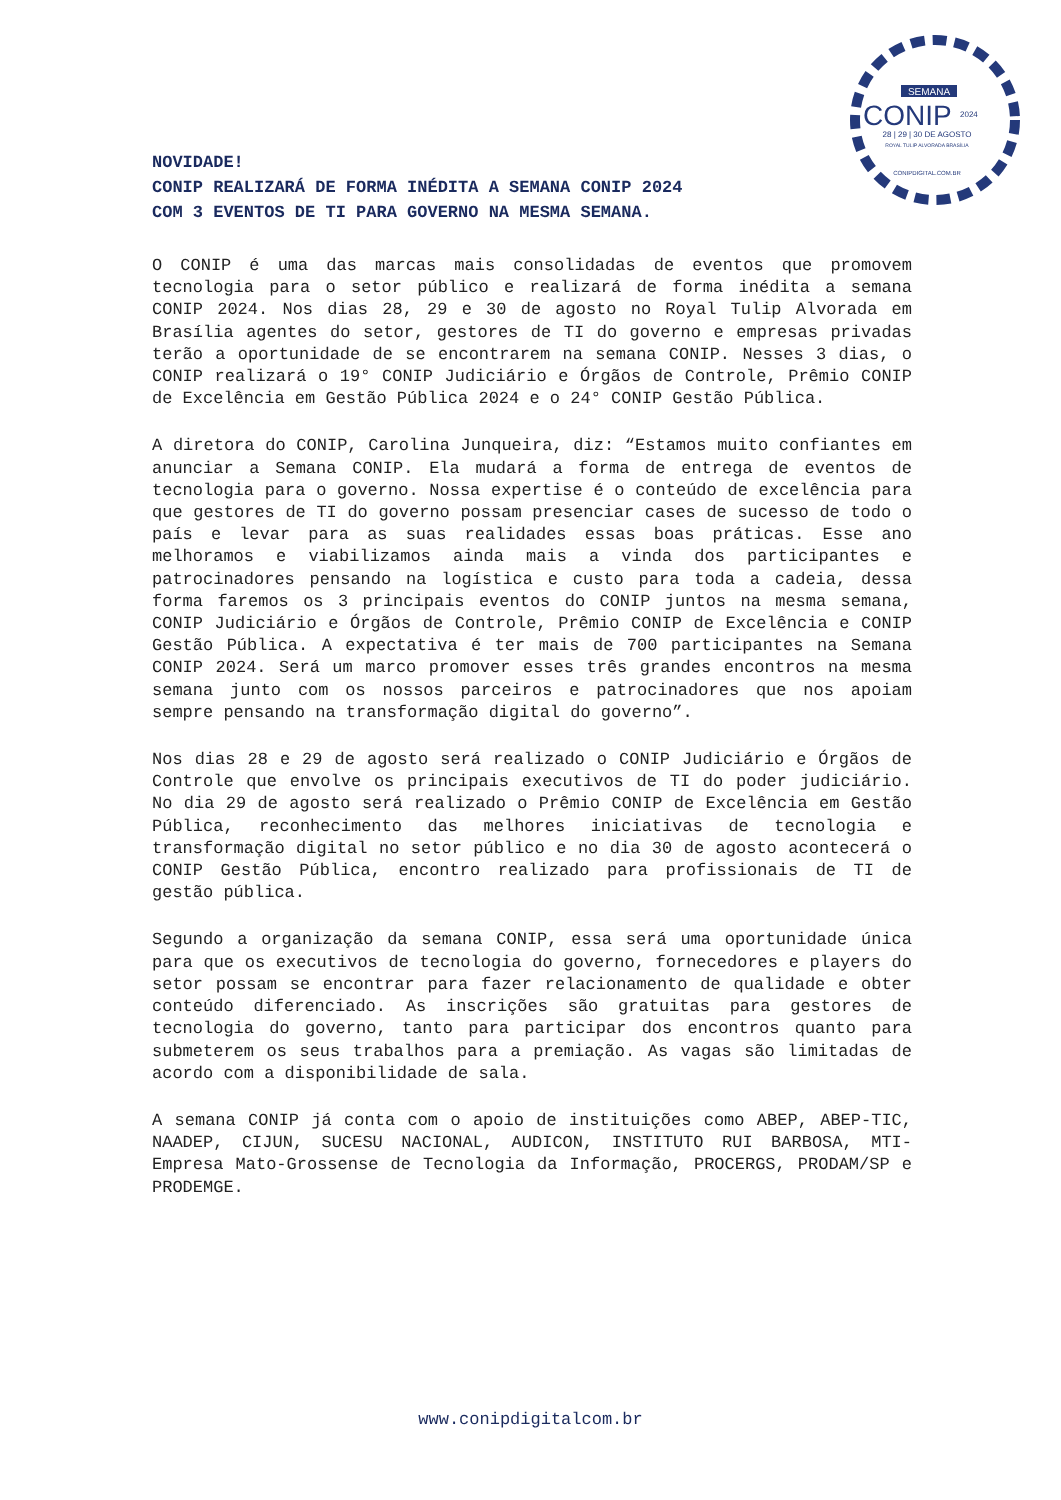SEMANA
CONIP
2024
28 | 29 | 30 DE AGOSTO
ROYAL TULIP ALVORADA BRASÍLIA
CONIPDIGITAL.COM.BR
NOVIDADE!
CONIP REALIZARÁ DE FORMA INÉDITA A SEMANA CONIP 2024
COM 3 EVENTOS DE TI PARA GOVERNO NA MESMA SEMANA.
O CONIP é uma das marcas mais consolidadas de eventos que promovem tecnologia para o setor público e realizará de forma inédita a semana CONIP 2024. Nos dias 28, 29 e 30 de agosto no Royal Tulip Alvorada em Brasília agentes do setor, gestores de TI do governo e empresas privadas terão a oportunidade de se encontrarem na semana CONIP. Nesses 3 dias, o CONIP realizará o 19° CONIP Judiciário e Órgãos de Controle, Prêmio CONIP de Excelência em Gestão Pública 2024 e o 24° CONIP Gestão Pública.
A diretora do CONIP, Carolina Junqueira, diz: “Estamos muito confiantes em anunciar a Semana CONIP. Ela mudará a forma de entrega de eventos de tecnologia para o governo. Nossa expertise é o conteúdo de excelência para que gestores de TI do governo possam presenciar cases de sucesso de todo o país e levar para as suas realidades essas boas práticas. Esse ano melhoramos e viabilizamos ainda mais a vinda dos participantes e patrocinadores pensando na logística e custo para toda a cadeia, dessa forma faremos os 3 principais eventos do CONIP juntos na mesma semana, CONIP Judiciário e Órgãos de Controle, Prêmio CONIP de Excelência e CONIP Gestão Pública. A expectativa é ter mais de 700 participantes na Semana CONIP 2024. Será um marco promover esses três grandes encontros na mesma semana junto com os nossos parceiros e patrocinadores que nos apoiam sempre pensando na transformação digital do governo”.
Nos dias 28 e 29 de agosto será realizado o CONIP Judiciário e Órgãos de Controle que envolve os principais executivos de TI do poder judiciário. No dia 29 de agosto será realizado o Prêmio CONIP de Excelência em Gestão Pública, reconhecimento das melhores iniciativas de tecnologia e transformação digital no setor público e no dia 30 de agosto acontecerá o CONIP Gestão Pública, encontro realizado para profissionais de TI de gestão pública.
Segundo a organização da semana CONIP, essa será uma oportunidade única para que os executivos de tecnologia do governo, fornecedores e players do setor possam se encontrar para fazer relacionamento de qualidade e obter conteúdo diferenciado. As inscrições são gratuitas para gestores de tecnologia do governo, tanto para participar dos encontros quanto para submeterem os seus trabalhos para a premiação. As vagas são limitadas de acordo com a disponibilidade de sala.
A semana CONIP já conta com o apoio de instituições como ABEP, ABEP-TIC, NAADEP, CIJUN, SUCESU NACIONAL, AUDICON, INSTITUTO RUI BARBOSA, MTI-Empresa Mato-Grossense de Tecnologia da Informação, PROCERGS, PRODAM/SP e PRODEMGE.
www.conipdigitalcom.br